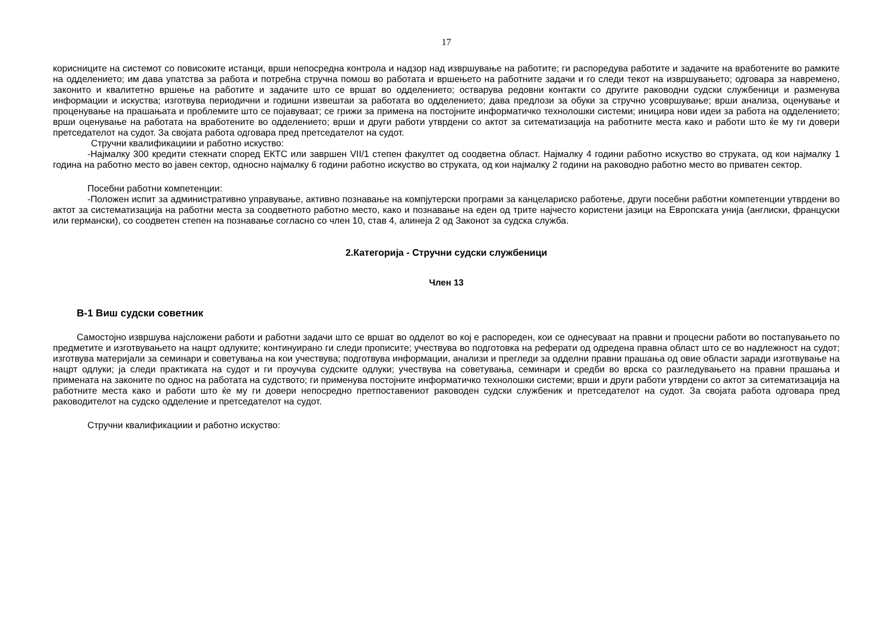17
корисниците на системот со повисоките истанци, врши непосредна контрола и надзор над извршување на работите; ги распоредува работите и задачите на вработените во рамките на одделението; им дава упатства за работа и потребна стручна помош во работата и вршењето на работните задачи и го следи текот на извршувањето; одговара за навремено, законито и квалитетно вршење на работите и задачите што се вршат во одделението; остварува редовни контакти со другите раководни судски службеници и разменува информации и искуства; изготвува периодични и годишни извештаи за работата во одделението; дава предлози за обуки за стручно усовршување; врши анализа, оценување и проценување на прашањата и проблемите што се појавуваат; се грижи за примена на постојните информатичко технолошки системи; иницира нови идеи за работа на одделението; врши оценување на работата на вработените во одделението; врши и други работи утврдени со актот за ситематизација на работните места како и работи што ќе му ги довери претседателот на судот. За својата работа одговара пред претседателот на судот.
Стручни квалификациии и работно искуство:
-Најмалку 300 кредити стекнати според ЕКТС или завршен VII/1 степен факултет од соодветна област. Најмалку 4 години работно искуство во струката, од кои најмалку 1 година на работно место во јавен сектор, односно најмалку 6 години работно искуство во струката, од кои најмалку 2 години на раководно работно место во приватен сектор.
Посебни работни компетенции:
-Положен испит за административно управување, активно познавање на компјутерски програми за канцелариско работење, други посебни работни компетенции утврдени во актот за систематизација на работни места за соодветното работно место, како и познавање на еден од трите најчесто користени јазици на Европската унија (англиски, француски или германски), со соодветен степен на познавање согласно со член 10, став 4, алинеја 2 од Законот за судска служба.
2.Категорија - Стручни судски службеници
Член 13
В-1 Виш судски советник
Самостојно извршува најсложени работи и работни задачи што се вршат во одделот во кој е распореден, кои се однесуваат на правни и процесни работи во постапувањето по предметите и изготвувањето на нацрт одлуките; континуирано ги следи прописите; учествува во подготовка на реферати од одредена правна област што се во надлежност на судот; изготвува материјали за семинари и советувања на кои учествува; подготвува информации, анализи и прегледи за одделни правни прашања од овие области заради изготвување на нацрт одлуки; ја следи практиката на судот и ги проучува судските одлуки; учествува на советувања, семинари и средби во врска со разгледувањето на правни прашања и примената на законите по однос на работата на судството; ги применува постојните информатичко технолошки системи; врши и други работи утврдени со актот за ситематизација на работните места како и работи што ќе му ги довери непосредно претпоставениот раководен судски службеник и претседателот на судот. За својата работа одговара пред раководителот на судско одделение и претседателот на судот.
Стручни квалификациии и работно искуство: